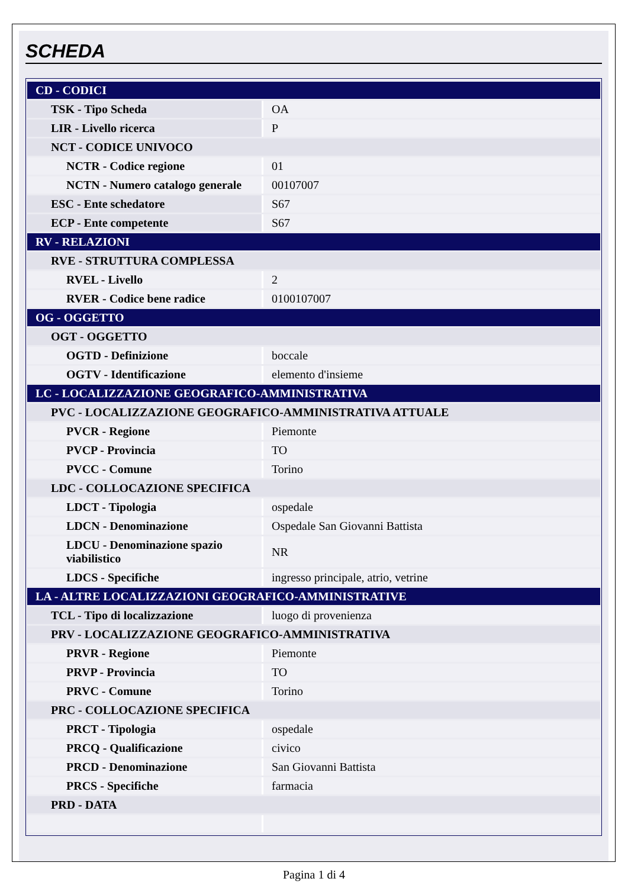SCHEDA
| CD - CODICI | |
| TSK - Tipo Scheda | OA |
| LIR - Livello ricerca | P |
| NCT - CODICE UNIVOCO | |
| NCTR - Codice regione | 01 |
| NCTN - Numero catalogo generale | 00107007 |
| ESC - Ente schedatore | S67 |
| ECP - Ente competente | S67 |
| RV - RELAZIONI | |
| RVE - STRUTTURA COMPLESSA | |
| RVEL - Livello | 2 |
| RVER - Codice bene radice | 0100107007 |
| OG - OGGETTO | |
| OGT - OGGETTO | |
| OGTD - Definizione | boccale |
| OGTV - Identificazione | elemento d'insieme |
| LC - LOCALIZZAZIONE GEOGRAFICO-AMMINISTRATIVA | |
| PVC - LOCALIZZAZIONE GEOGRAFICO-AMMINISTRATIVA ATTUALE | |
| PVCR - Regione | Piemonte |
| PVCP - Provincia | TO |
| PVCC - Comune | Torino |
| LDC - COLLOCAZIONE SPECIFICA | |
| LDCT - Tipologia | ospedale |
| LDCN - Denominazione | Ospedale San Giovanni Battista |
| LDCU - Denominazione spazio viabilistico | NR |
| LDCS - Specifiche | ingresso principale, atrio, vetrine |
| LA - ALTRE LOCALIZZAZIONI GEOGRAFICO-AMMINISTRATIVE | |
| TCL - Tipo di localizzazione | luogo di provenienza |
| PRV - LOCALIZZAZIONE GEOGRAFICO-AMMINISTRATIVA | |
| PRVR - Regione | Piemonte |
| PRVP - Provincia | TO |
| PRVC - Comune | Torino |
| PRC - COLLOCAZIONE SPECIFICA | |
| PRCT - Tipologia | ospedale |
| PRCQ - Qualificazione | civico |
| PRCD - Denominazione | San Giovanni Battista |
| PRCS - Specifiche | farmacia |
| PRD - DATA | |
Pagina 1 di 4